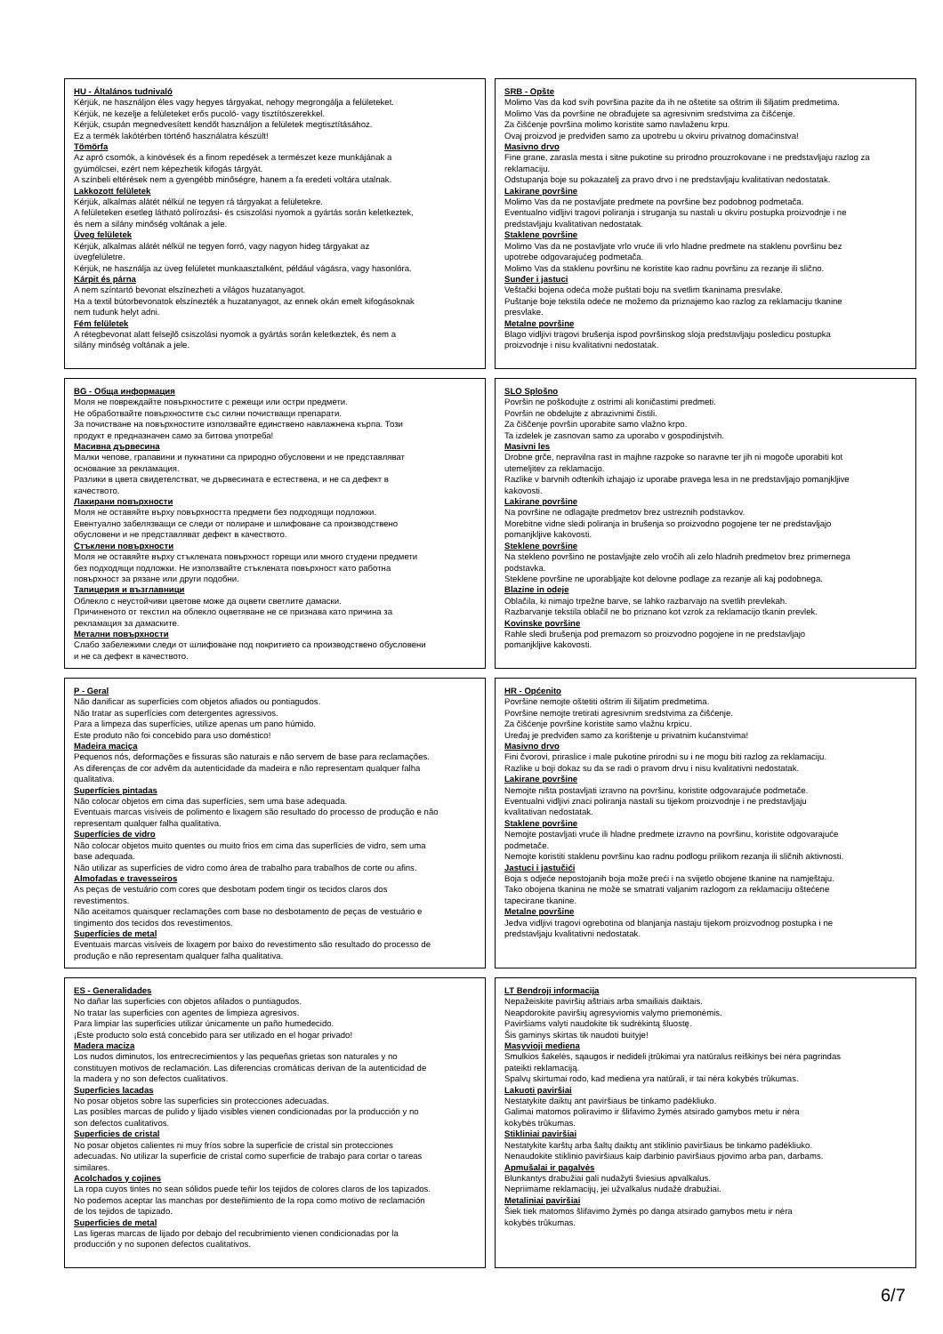HU - Általános tudnivaló
Kérjük, ne használjon éles vagy hegyes tárgyakat, nehogy megrongálja a felületeket.
Kérjük, ne kezelje a felületeket erős pucoló- vagy tisztítószerekkel.
Kérjük, csupán megnedvesített kendőt használjon a felületek megtisztításához.
Ez a termék lakótérben történő használatra készült!
Tömörfa
Az apró csomók, a kinövések és a finom repedések a természet keze munkájának a
gyümölcsei, ezért nem képezhetik kifogás tárgyát.
A színbeli eltérések nem a gyengébb minőségre, hanem a fa eredeti voltára utalnak.
Lakkozott felületek
Kérjük, alkalmas alátét nélkül ne tegyen rá tárgyakat a felületekre.
A felületeken esetleg látható polírozási- és csiszolási nyomok a gyártás során keletkeztek,
és nem a silány minőség voltának a jele.
Üveg felületek
Kérjük, alkalmas alátét nélkül ne tegyen forró, vagy nagyon hideg tárgyakat az
üvegfelületre.
Kérjük, ne használja az üveg felületet munkaasztalként, például vágásra, vagy hasonlóra.
Kárpit és párna
A nem színtartó bevonat elszínezheti a világos huzatanyagot.
Ha a textil bútorbevonatok elszínezték a huzatanyagot, az ennek okán emelt kifogásoknak
nem tudunk helyt adni.
Fém felületek
A rétegbevonat alatt felsejlő csiszolási nyomok a gyártás során keletkeztek, és nem a
silány minőség voltának a jele.
SRB - Opšte
Molimo Vas da kod svih površina pazite da ih ne oštetite sa oštrim ili šiljatim predmetima.
Molimo Vas da površine ne obrađujete sa agresivnim sredstvima za čišćenje.
Za čišćenje površina molimo koristite samo navlaženu krpu.
Ovaj proizvod je predviđen samo za upotrebu u okviru privatnog domaćinstva!
Masivno drvo
Fine grane, zarasla mesta i sitne pukotine su prirodno prouzrokovane i ne predstavljaju razlog za
reklamaciju.
Odstupanja boje su pokazatelj za pravo drvo i ne predstavljaju kvalitativan nedostatak.
Lakirane površine
Molimo Vas da ne postavljate predmete na površine bez podobnog podmetača.
Eventualno vidljivi tragovi poliranja i struganja su nastali u okviru postupka proizvodnje i ne
predstavljaju kvalitativan nedostatak.
Staklene površine
Molimo Vas da ne postavljate vrlo vruće ili vrlo hladne predmete na staklenu površinu bez
upotrebe odgovarajućeg podmetača.
Molimo Vas da staklenu površinu ne koristite kao radnu površinu za rezanje ili slično.
Sunđer i jastuci
Veštački bojena odeća može puštati boju na svetlim tkaninama presvlake.
Puštanje boje tekstila odeće ne možemo da priznajemo kao razlog za reklamaciju tkanine
presvlake.
Metalne površine
Blago vidljivi tragovi brušenja ispod površinskog sloja predstavljaju posledicu postupka
proizvodnje i nisu kvalitativni nedostatak.
BG - Обща информация
Моля не повреждайте повърхностите с режещи или остри предмети.
Не обработвайте повърхностите със силни почистващи препарати.
За почистване на повърхностите използвайте единствено навлажнена кърпа. Този
продукт е предназначен само за битова употреба!
Масивна дървесина
Малки чепове, грапавини и пукнатини са природно обусловени и не представляват
основание за рекламация.
Разлики в цвета свидетелстват, че дървесината е естествена, и не са дефект в
качеството.
Лакирани повърхности
Моля не оставяйте върху повърхността предмети без подходящи подложки.
Евентуално забелязващи се следи от полиране и шлифоване са производствено
обусловени и не представляват дефект в качеството.
Стъклени повърхности
Моля не оставяйте върху стъклената повърхност горещи или много студени предмети
без подходящи подложки. Не използвайте стъклената повърхност като работна
повърхност за рязане или други подобни.
Тапицерия и възглавници
Облекло с неустойчиви цветове може да оцвети светлите дамаски.
Причиненото от текстил на облекло оцветяване не се признава като причина за
рекламация за дамаските.
Метални повърхности
Слабо забележими следи от шлифоване под покритието са производствено обусловени
и не са дефект в качеството.
SLO Splošno
Površin ne poškodujte z ostrimi ali koničastimi predmeti.
Površin ne obdelujte z abrazivnimi čistili.
Za čiščenje površin uporabite samo vlažno krpo.
Ta izdelek je zasnovan samo za uporabo v gospodinjstvih.
Masivni les
Drobne grče, nepravilna rast in majhne razpoke so naravne ter jih ni mogoče uporabiti kot
utemeljitev za reklamacijo.
Razlike v barvnih odtenkih izhajajo iz uporabe pravega lesa in ne predstavljajo pomanjkljive
kakovosti.
Lakirane površine
Na površine ne odlagajte predmetov brez ustreznih podstavkov.
Morebitne vidne sledi poliranja in brušenja so proizvodno pogojene ter ne predstavljajo
pomanjkljive kakovosti.
Steklene površine
Na stekleno površino ne postavljajte zelo vročih ali zelo hladnih predmetov brez primernega
podstavka.
Steklene površine ne uporabljajte kot delovne podlage za rezanje ali kaj podobnega.
Blazine in odeje
Oblačila, ki nimajo trpežne barve, se lahko razbarvajo na svetlih prevlekah.
Razbarvanje tekstila oblačil ne bo priznano kot vzrok za reklamacijo tkanin prevlek.
Kovinske površine
Rahle sledi brušenja pod premazom so proizvodno pogojene in ne predstavljajo
pomanjkljive kakovosti.
P - Geral
Não danificar as superfícies com objetos afiados ou pontiagudos.
Não tratar as superfícies com detergentes agressivos.
Para a limpeza das superfícies, utilize apenas um pano húmido.
Este produto não foi concebido para uso doméstico!
Madeira maciça
Pequenos nós, deformações e fissuras são naturais e não servem de base para reclamações.
As diferenças de cor advêm da autenticidade da madeira e não representam qualquer falha
qualitativa.
Superfícies pintadas
Não colocar objetos em cima das superfícies, sem uma base adequada.
Eventuais marcas visíveis de polimento e lixagem são resultado do processo de produção e não
representam qualquer falha qualitativa.
Superfícies de vidro
Não colocar objetos muito quentes ou muito frios em cima das superfícies de vidro, sem uma
base adequada.
Não utilizar as superfícies de vidro como área de trabalho para trabalhos de corte ou afins.
Almofadas e travesseiros
As peças de vestuário com cores que desbotam podem tingir os tecidos claros dos
revestimentos.
Não aceitamos quaisquer reclamações com base no desbotamento de peças de vestuário e
tingimento dos tecidos dos revestimentos.
Superfícies de metal
Eventuais marcas visíveis de lixagem por baixo do revestimento são resultado do processo de
produção e não representam qualquer falha qualitativa.
HR - Općenito
Površine nemojte oštetiti oštrim ili šiljatim predmetima.
Površine nemojte tretirati agresivnim sredstvima za čišćenje.
Za čišćenje površine koristite samo vlažnu krpicu.
Uređaj je predviđen samo za korištenje u privatnim kućanstvima!
Masivno drvo
Fini čvorovi, priraslice i male pukotine prirodni su i ne mogu biti razlog za reklamaciju.
Razlike u boji dokaz su da se radi o pravom drvu i nisu kvalitativni nedostatak.
Lakirane površine
Nemojte ništa postavljati izravno na površinu, koristite odgovarajuće podmetače.
Eventualni vidljivi znaci poliranja nastali su tijekom proizvodnje i ne predstavljaju
kvalitativan nedostatak.
Staklene površine
Nemojte postavljati vruće ili hladne predmete izravno na površinu, koristite odgovarajuće
podmetače.
Nemojte koristiti staklenu površinu kao radnu podlogu prilikom rezanja ili sličnih aktivnosti.
Jastuci i jastučići
Boja s odjeće nepostojanih boja može preći i na svijetlo obojene tkanine na namještaju.
Tako obojena tkanina ne može se smatrati valjanim razlogom za reklamaciju oštećene
tapecirane tkanine.
Metalne površine
Jedva vidljivi tragovi ogrebotina od blanjanja nastaju tijekom proizvodnog postupka i ne
predstavljaju kvalitativni nedostatak.
ES - Generalidades
No dañar las superficies con objetos afilados o puntiagudos.
No tratar las superficies con agentes de limpieza agresivos.
Para limpiar las superficies utilizar únicamente un paño humedecido.
¡Este producto solo está concebido para ser utilizado en el hogar privado!
Madera maciza
Los nudos diminutos, los entrecrecimientos y las pequeñas grietas son naturales y no
constituyen motivos de reclamación. Las diferencias cromáticas derivan de la autenticidad de
la madera y no son defectos cualitativos.
Superficies lacadas
No posar objetos sobre las superficies sin protecciones adecuadas.
Las posibles marcas de pulido y lijado visibles vienen condicionadas por la producción y no
son defectos cualitativos.
Superficies de cristal
No posar objetos calientes ni muy fríos sobre la superficie de cristal sin protecciones
adecuadas. No utilizar la superficie de cristal como superficie de trabajo para cortar o tareas
similares.
Acolchados y cojines
La ropa cuyos tintes no sean sólidos puede teñir los tejidos de colores claros de los tapizados.
No podemos aceptar las manchas por desteñimiento de la ropa como motivo de reclamación
de los tejidos de tapizado.
Superficies de metal
Las ligeras marcas de lijado por debajo del recubrimiento vienen condicionadas por la
producción y no suponen defectos cualitativos.
LT Bendroji informacija
Nepažeiskite paviršių aštriais arba smailiais daiktais.
Neapdorokite paviršių agresyviomis valymo priemonėmis.
Paviršiams valyti naudokite tik sudrėkintą šluostę.
Šis gaminys skirtas tik naudoti buityje!
Masyvioji mediena
Smulkios šakelės, sąaugos ir nedideli įtrūkimai yra natūralus reiškinys bei nėra pagrindas
pateikti reklamaciją.
Spalvų skirtumai rodo, kad mediena yra natūrali, ir tai nėra kokybės trūkumas.
Lakuoti paviršiai
Nestatykite daiktų ant paviršiaus be tinkamo padėkliuko.
Galimai matomos poliravimo ir šlifavimo žymės atsirado gamybos metu ir nėra
kokybės trūkumas.
Stikliniai paviršiai
Nestatykite karštų arba šaltų daiktų ant stiklinio paviršiaus be tinkamo padėkliuko.
Nenaudokite stiklinio paviršiaus kaip darbinio paviršiaus pjovimo arba pan, darbams.
Apmušalai ir pagalvės
Blunkantys drabužiai gali nudažyti šviesius apvalkalus.
Nepriimame reklamacijų, jei užvalkalus nudažė drabužiai.
Metaliniai paviršiai
Šiek tiek matomos šlifavimo žymės po danga atsirado gamybos metu ir nėra
kokybės trūkumas.
6/7